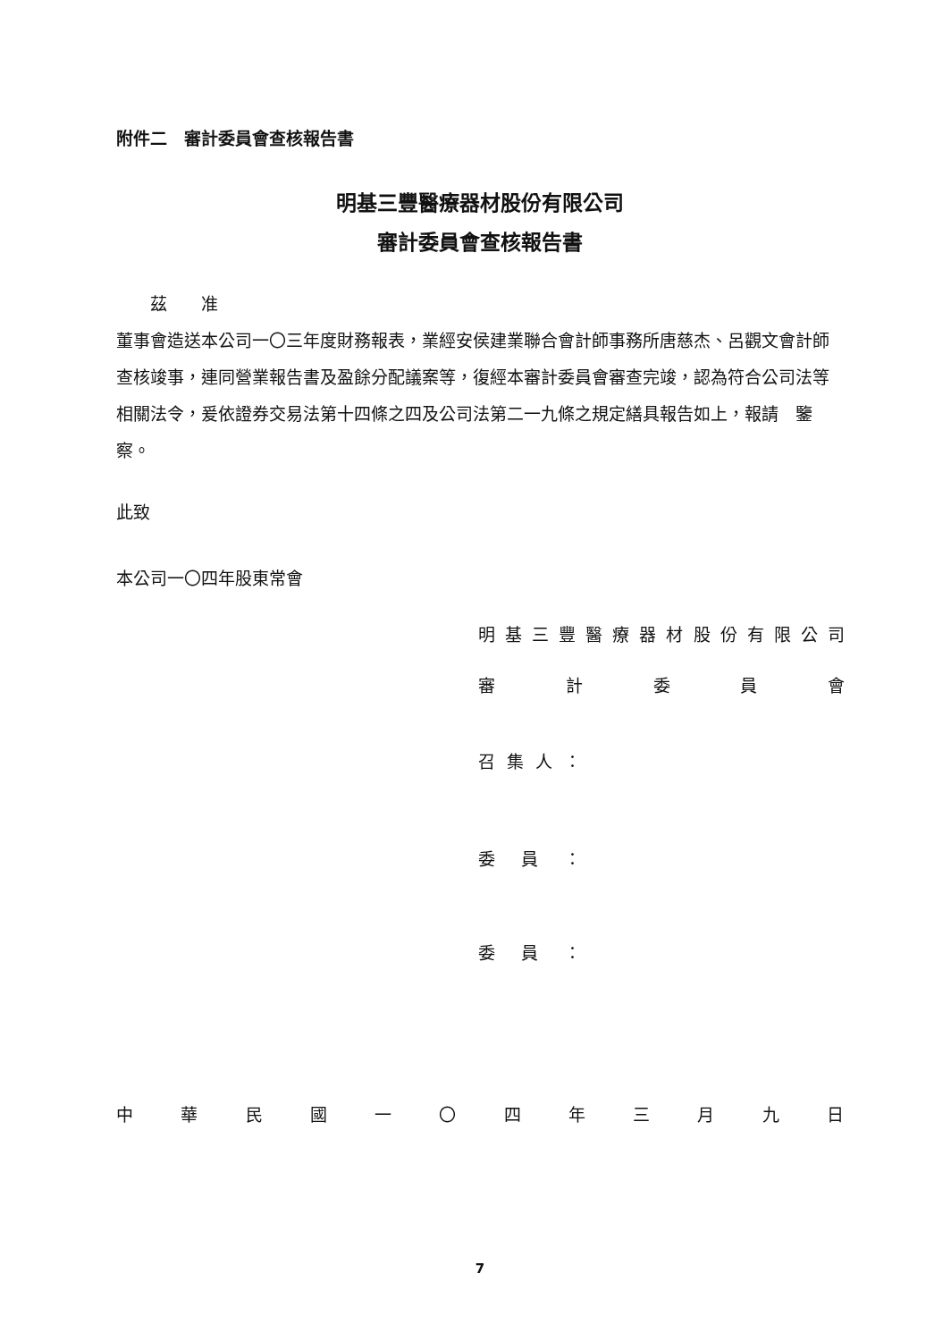附件二　審計委員會查核報告書
明基三豐醫療器材股份有限公司
審計委員會查核報告書
　　茲　　准
董事會造送本公司一〇三年度財務報表，業經安侯建業聯合會計師事務所唐慈杰、呂觀文會計師查核竣事，連同營業報告書及盈餘分配議案等，復經本審計委員會審查完竣，認為符合公司法等相關法令，爰依證券交易法第十四條之四及公司法第二一九條之規定繕具報告如上，報請　鑒察。
此致
本公司一〇四年股東常會
明基三豐醫療器材股份有限公司
審計委員會
召集人 ：
委員 ：
委員 ：
中華民國一 〇 四年三月九日
7